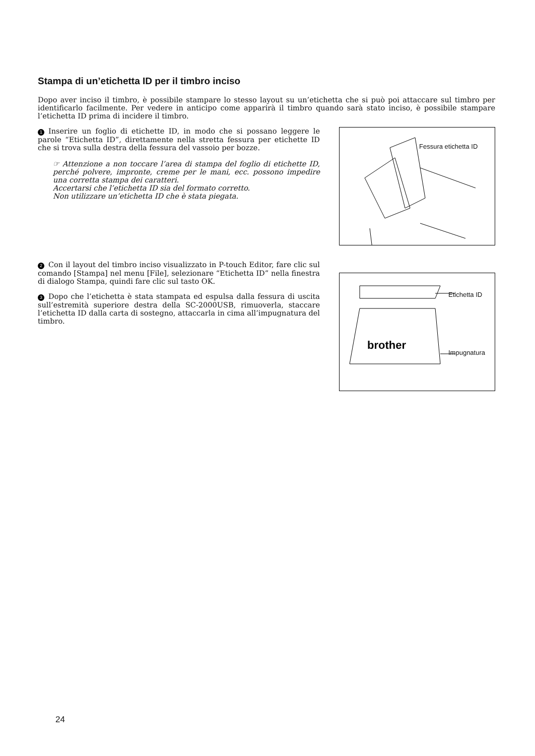Stampa di un’etichetta ID per il timbro inciso
Dopo aver inciso il timbro, è possibile stampare lo stesso layout su un’etichetta che si può poi attaccare sul timbro per identificarlo facilmente. Per vedere in anticipo come apparirà il timbro quando sarà stato inciso, è possibile stampare l’etichetta ID prima di incidere il timbro.
1 Inserire un foglio di etichette ID, in modo che si possano leggere le parole “Etichetta ID”, direttamente nella stretta fessura per etichette ID che si trova sulla destra della fessura del vassoio per bozze.
☞ Attenzione a non toccare l’area di stampa del foglio di etichette ID, perché polvere, impronte, creme per le mani, ecc. possono impedire una corretta stampa dei caratteri.
Accertarsi che l’etichetta ID sia del formato corretto.
Non utilizzare un’etichetta ID che è stata piegata.
Fessura etichetta ID
2 Con il layout del timbro inciso visualizzato in P-touch Editor, fare clic sul comando [Stampa] nel menu [File], selezionare “Etichetta ID” nella finestra di dialogo Stampa, quindi fare clic sul tasto OK.
3 Dopo che l’etichetta è stata stampata ed espulsa dalla fessura di uscita sull’estremità superiore destra della SC-2000USB, rimuoverla, staccare l’etichetta ID dalla carta di sostegno, attaccarla in cima all’impugnatura del timbro.
brother
Etichetta ID
Impugnatura
24